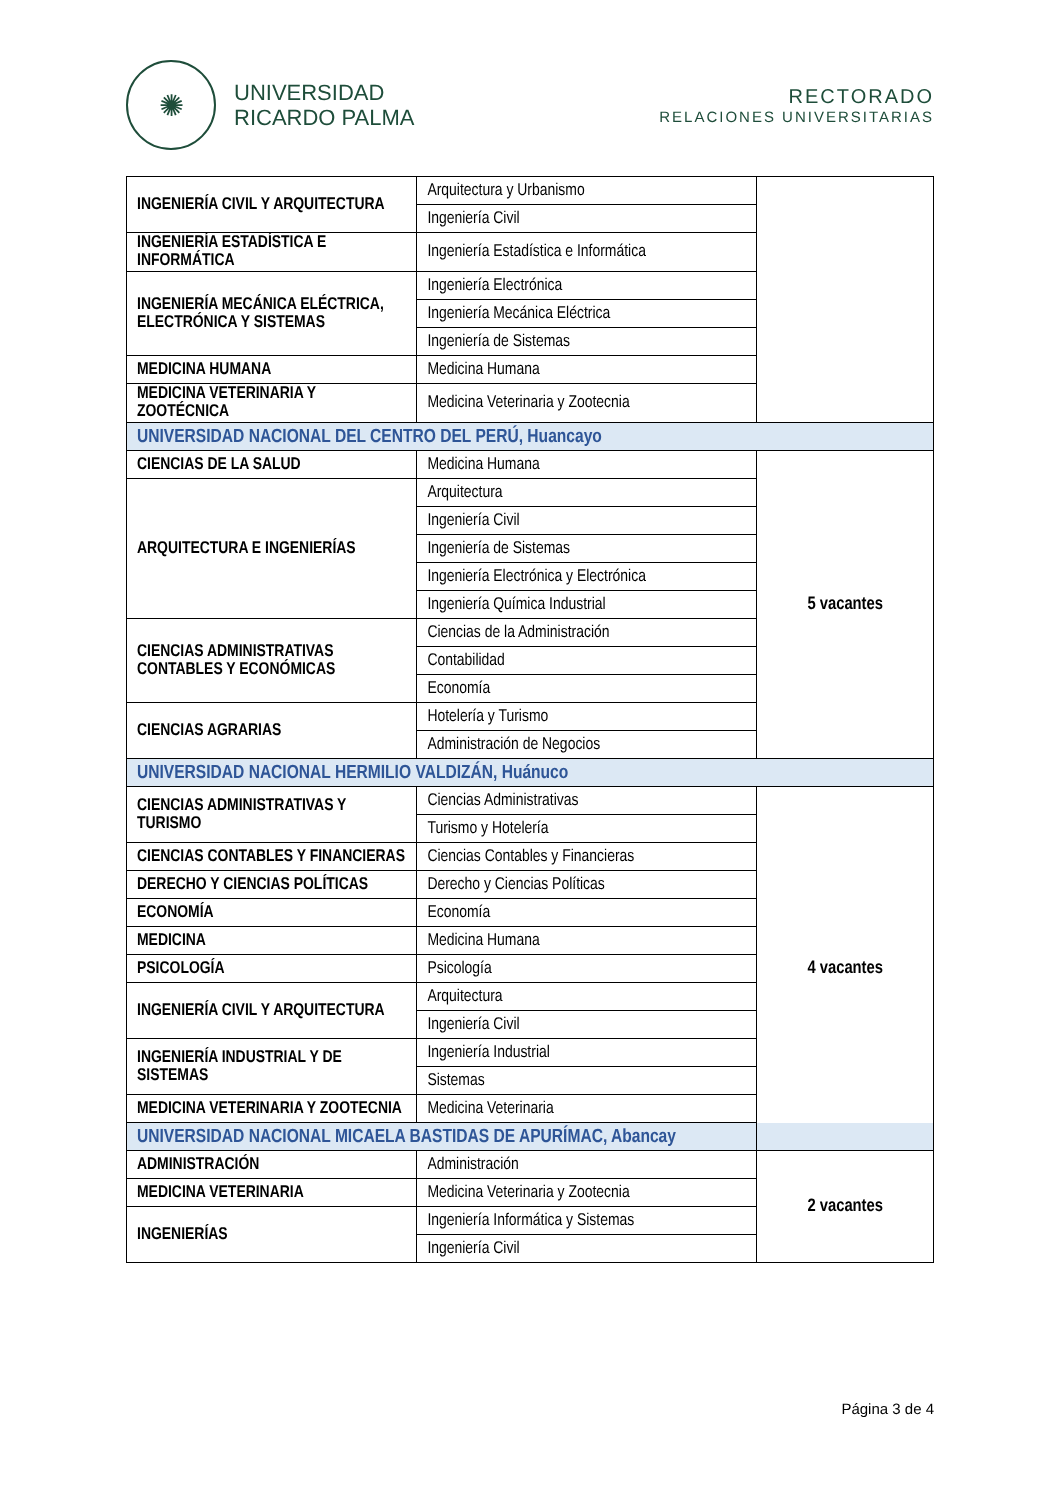✺
UNIVERSIDAD
RICARDO PALMA
RECTORADO
RELACIONES UNIVERSITARIAS
| INGENIERÍA CIVIL Y ARQUITECTURA | Arquitectura y Urbanismo | |
| | Ingeniería Civil | |
| INGENIERÍA ESTADÍSTICA E INFORMÁTICA | Ingeniería Estadística e Informática | |
| INGENIERÍA MECÁNICA ELÉCTRICA, ELECTRÓNICA Y SISTEMAS | Ingeniería Electrónica | |
| | Ingeniería Mecánica Eléctrica | |
| | Ingeniería de Sistemas | |
| MEDICINA HUMANA | Medicina Humana | |
| MEDICINA VETERINARIA Y ZOOTÉCNICA | Medicina Veterinaria y Zootecnia | |
| UNIVERSIDAD NACIONAL DEL CENTRO DEL PERÚ, Huancayo | | |
| CIENCIAS DE LA SALUD | Medicina Humana | 5 vacantes |
| ARQUITECTURA E INGENIERÍAS | Arquitectura | |
| | Ingeniería Civil | |
| | Ingeniería de Sistemas | |
| | Ingeniería Electrónica y Electrónica | |
| | Ingeniería Química Industrial | |
| CIENCIAS ADMINISTRATIVAS CONTABLES Y ECONÓMICAS | Ciencias de la Administración | |
| | Contabilidad | |
| | Economía | |
| CIENCIAS AGRARIAS | Hotelería y Turismo | |
| | Administración de Negocios | |
| UNIVERSIDAD NACIONAL HERMILIO VALDIZÁN, Huánuco | | |
| CIENCIAS ADMINISTRATIVAS Y TURISMO | Ciencias Administrativas | 4 vacantes |
| | Turismo y Hotelería | |
| CIENCIAS CONTABLES Y FINANCIERAS | Ciencias Contables y Financieras | |
| DERECHO Y CIENCIAS POLÍTICAS | Derecho y Ciencias Políticas | |
| ECONOMÍA | Economía | |
| MEDICINA | Medicina Humana | |
| PSICOLOGÍA | Psicología | |
| INGENIERÍA CIVIL Y ARQUITECTURA | Arquitectura | |
| | Ingeniería Civil | |
| INGENIERÍA INDUSTRIAL Y DE SISTEMAS | Ingeniería Industrial | |
| | Sistemas | |
| MEDICINA VETERINARIA Y ZOOTECNIA | Medicina Veterinaria | |
| UNIVERSIDAD NACIONAL MICAELA BASTIDAS DE APURÍMAC, Abancay | | |
| ADMINISTRACIÓN | Administración | 2 vacantes |
| MEDICINA VETERINARIA | Medicina Veterinaria y Zootecnia | |
| INGENIERÍAS | Ingeniería Informática y Sistemas | |
| | Ingeniería Civil | |
Página 3 de 4